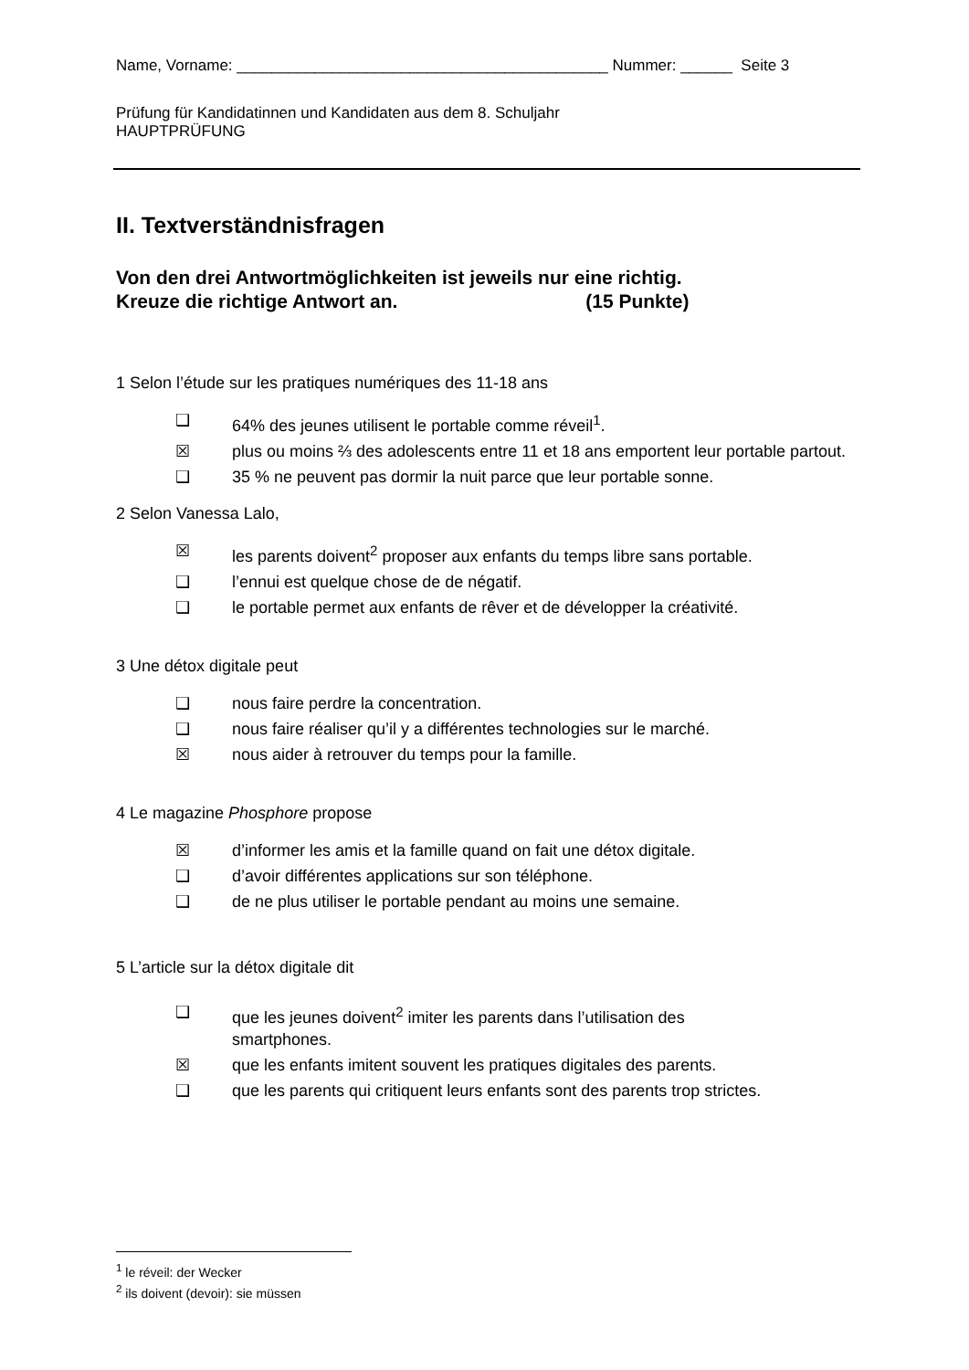Name, Vorname: ___________________________________________ Nummer: ______ Seite 3
Prüfung für Kandidatinnen und Kandidaten aus dem 8. Schuljahr
HAUPTPRÜFUNG
II. Textverständnisfragen
Von den drei Antwortmöglichkeiten ist jeweils nur eine richtig.
Kreuze die richtige Antwort an. (15 Punkte)
1 Selon l’étude sur les pratiques numériques des 11-18 ans
❑ 64% des jeunes utilisent le portable comme réveil<sup>1</sup>.
☒ plus ou moins ⅔ des adolescents entre 11 et 18 ans emportent leur portable partout.
❑ 35 % ne peuvent pas dormir la nuit parce que leur portable sonne.
2 Selon Vanessa Lalo,
☒ les parents doivent<sup>2</sup> proposer aux enfants du temps libre sans portable.
❑ l’ennui est quelque chose de de négatif.
❑ le portable permet aux enfants de rêver et de développer la créativité.
3 Une détox digitale peut
❑ nous faire perdre la concentration.
❑ nous faire réaliser qu’il y a différentes technologies sur le marché.
☒ nous aider à retrouver du temps pour la famille.
4 Le magazine Phosphore propose
☒ d’informer les amis et la famille quand on fait une détox digitale.
❑ d’avoir différentes applications sur son téléphone.
❑ de ne plus utiliser le portable pendant au moins une semaine.
5 L’article sur la détox digitale dit
❑ que les jeunes doivent<sup>2</sup> imiter les parents dans l’utilisation des smartphones.
☒ que les enfants imitent souvent les pratiques digitales des parents.
❑ que les parents qui critiquent leurs enfants sont des parents trop strictes.
<sup>1</sup> le réveil: der Wecker
<sup>2</sup> ils doivent (devoir): sie müssen